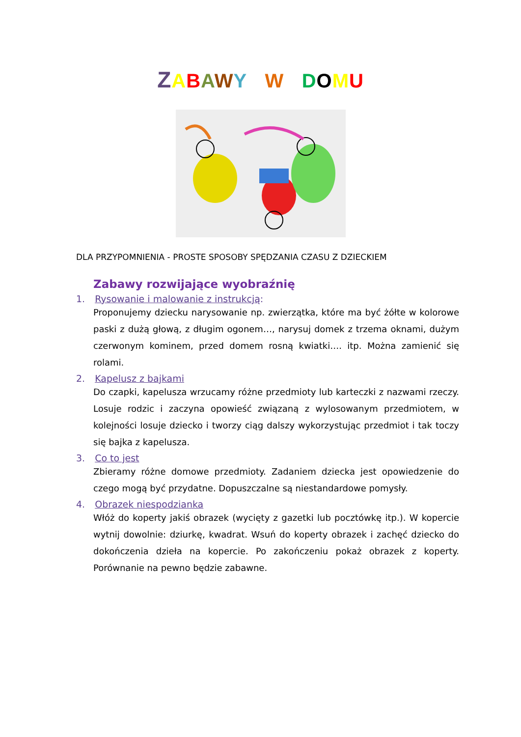ZABAWY W DOMU
DLA PRZYPOMNIENIA - PROSTE SPOSOBY SPĘDZANIA CZASU Z DZIECKIEM
Zabawy rozwijające wyobraźnię
1. Rysowanie i malowanie z instrukcją:
Proponujemy dziecku narysowanie np. zwierzątka, które ma być żółte w kolorowe paski z dużą głową, z długim ogonem…, narysuj domek z trzema oknami, dużym czerwonym kominem, przed domem rosną kwiatki…. itp. Można zamienić się rolami.
2. Kapelusz z bajkami
Do czapki, kapelusza wrzucamy różne przedmioty lub karteczki z nazwami rzeczy. Losuje rodzic i zaczyna opowieść związaną z wylosowanym przedmiotem, w kolejności losuje dziecko i tworzy ciąg dalszy wykorzystując przedmiot i tak toczy się bajka z kapelusza.
3. Co to jest
Zbieramy różne domowe przedmioty. Zadaniem dziecka jest opowiedzenie do czego mogą być przydatne. Dopuszczalne są niestandardowe pomysły.
4. Obrazek niespodzianka
Włóż do koperty jakiś obrazek (wycięty z gazetki lub pocztówkę itp.). W kopercie wytnij dowolnie: dziurkę, kwadrat. Wsuń do koperty obrazek i zachęć dziecko do dokończenia dzieła na kopercie. Po zakończeniu pokaż obrazek z koperty. Porównanie na pewno będzie zabawne.